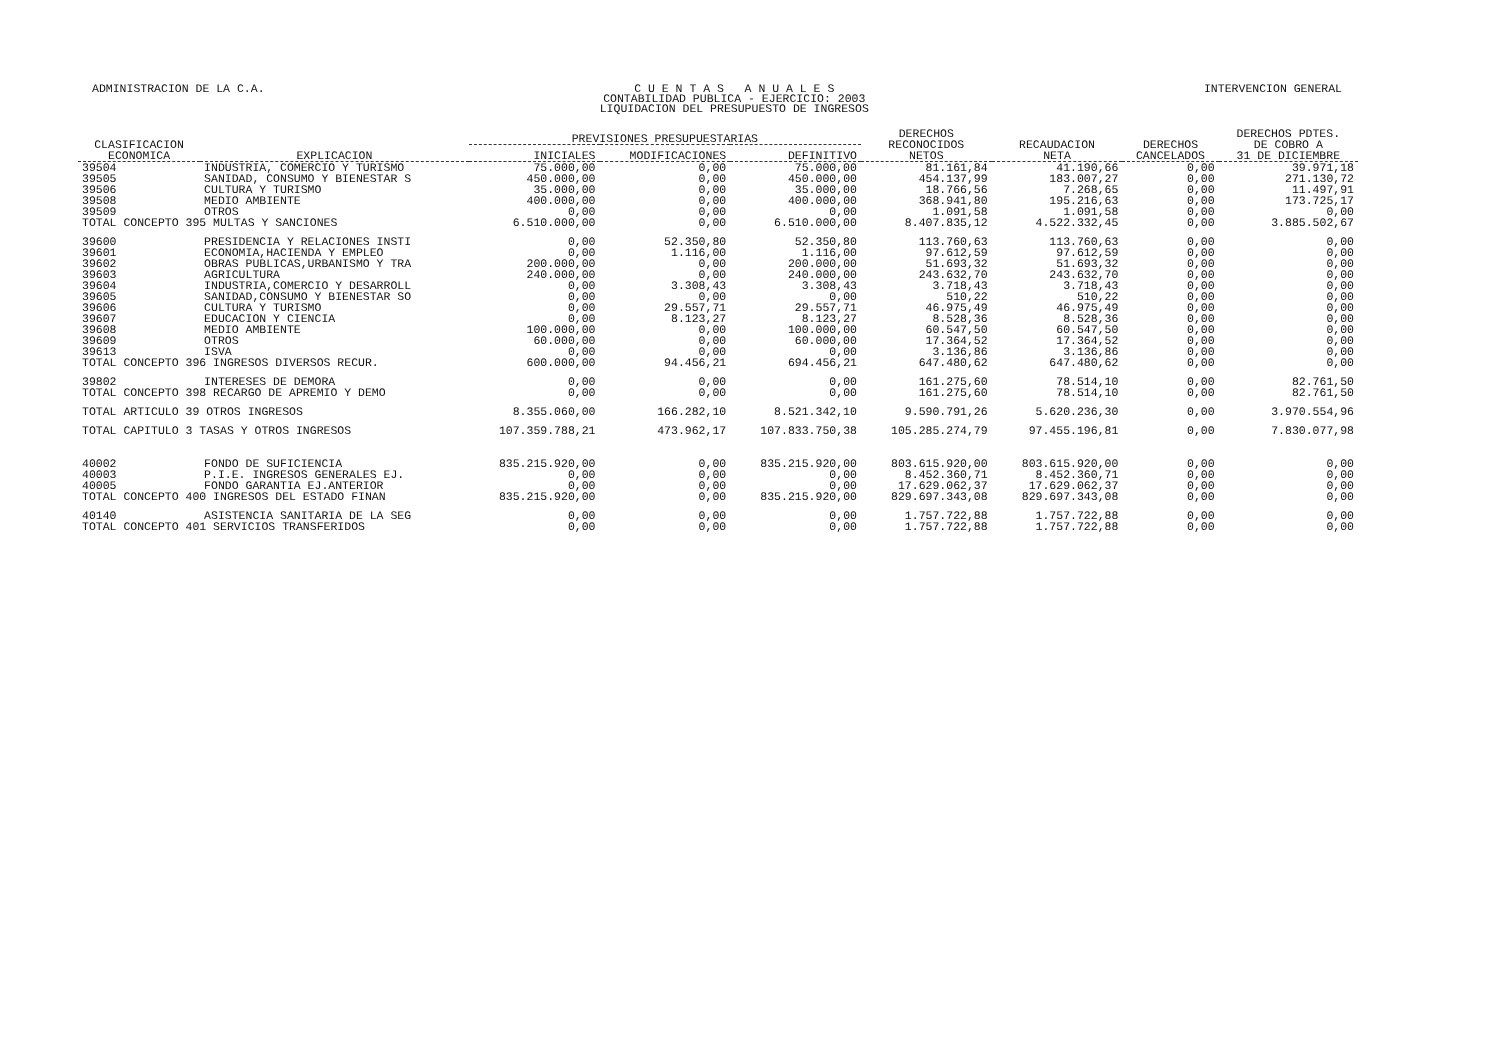ADMINISTRACION DE LA C.A. C U E N T A S A N U A L E S
CONTABILIDAD PUBLICA - EJERCICIO: 2003
LIQUIDACION DEL PRESUPUESTO DE INGRESOS INTERVENCION GENERAL
| CLASIFICACION ECONOMICA | EXPLICACION | PREVISIONES PRESUPUESTARIAS | | | DERECHOS RECONOCIDOS NETOS | RECAUDACION NETA | DERECHOS CANCELADOS | DERECHOS PDTES. DE COBRO A 31 DE DICIEMBRE |
| --- | --- | --- | --- | --- | --- | --- | --- | --- |
| | | INICIALES | MODIFICACIONES | DEFINITIVO | | | | |
| 39504 | INDUSTRIA, COMERCIO Y TURISMO | 75.000,00 | 0,00 | 75.000,00 | 81.161,84 | 41.190,66 | 0,00 | 39.971,18 |
| 39505 | SANIDAD, CONSUMO Y BIENESTAR S | 450.000,00 | 0,00 | 450.000,00 | 454.137,99 | 183.007,27 | 0,00 | 271.130,72 |
| 39506 | CULTURA Y TURISMO | 35.000,00 | 0,00 | 35.000,00 | 18.766,56 | 7.268,65 | 0,00 | 11.497,91 |
| 39508 | MEDIO AMBIENTE | 400.000,00 | 0,00 | 400.000,00 | 368.941,80 | 195.216,63 | 0,00 | 173.725,17 |
| 39509 | OTROS | 0,00 | 0,00 | 0,00 | 1.091,58 | 1.091,58 | 0,00 | 0,00 |
| TOTAL CONCEPTO 395 MULTAS Y SANCIONES | | 6.510.000,00 | 0,00 | 6.510.000,00 | 8.407.835,12 | 4.522.332,45 | 0,00 | 3.885.502,67 |
| 39600 | PRESIDENCIA Y RELACIONES INSTI | 0,00 | 52.350,80 | 52.350,80 | 113.760,63 | 113.760,63 | 0,00 | 0,00 |
| 39601 | ECONOMIA,HACIENDA Y EMPLEO | 0,00 | 1.116,00 | 1.116,00 | 97.612,59 | 97.612,59 | 0,00 | 0,00 |
| 39602 | OBRAS PUBLICAS,URBANISMO Y TRA | 200.000,00 | 0,00 | 200.000,00 | 51.693,32 | 51.693,32 | 0,00 | 0,00 |
| 39603 | AGRICULTURA | 240.000,00 | 0,00 | 240.000,00 | 243.632,70 | 243.632,70 | 0,00 | 0,00 |
| 39604 | INDUSTRIA,COMERCIO Y DESARROLL | 0,00 | 3.308,43 | 3.308,43 | 3.718,43 | 3.718,43 | 0,00 | 0,00 |
| 39605 | SANIDAD,CONSUMO Y BIENESTAR SO | 0,00 | 0,00 | 0,00 | 510,22 | 510,22 | 0,00 | 0,00 |
| 39606 | CULTURA Y TURISMO | 0,00 | 29.557,71 | 29.557,71 | 46.975,49 | 46.975,49 | 0,00 | 0,00 |
| 39607 | EDUCACION Y CIENCIA | 0,00 | 8.123,27 | 8.123,27 | 8.528,36 | 8.528,36 | 0,00 | 0,00 |
| 39608 | MEDIO AMBIENTE | 100.000,00 | 0,00 | 100.000,00 | 60.547,50 | 60.547,50 | 0,00 | 0,00 |
| 39609 | OTROS | 60.000,00 | 0,00 | 60.000,00 | 17.364,52 | 17.364,52 | 0,00 | 0,00 |
| 39613 | ISVA | 0,00 | 0,00 | 0,00 | 3.136,86 | 3.136,86 | 0,00 | 0,00 |
| TOTAL CONCEPTO 396 INGRESOS DIVERSOS RECUR. | | 600.000,00 | 94.456,21 | 694.456,21 | 647.480,62 | 647.480,62 | 0,00 | 0,00 |
| 39802 | INTERESES DE DEMORA | 0,00 | 0,00 | 0,00 | 161.275,60 | 78.514,10 | 0,00 | 82.761,50 |
| TOTAL CONCEPTO 398 RECARGO DE APREMIO Y DEMO | | 0,00 | 0,00 | 0,00 | 161.275,60 | 78.514,10 | 0,00 | 82.761,50 |
| TOTAL ARTICULO 39 OTROS INGRESOS | | 8.355.060,00 | 166.282,10 | 8.521.342,10 | 9.590.791,26 | 5.620.236,30 | 0,00 | 3.970.554,96 |
| TOTAL CAPITULO 3 TASAS Y OTROS INGRESOS | | 107.359.788,21 | 473.962,17 | 107.833.750,38 | 105.285.274,79 | 97.455.196,81 | 0,00 | 7.830.077,98 |
| 40002 | FONDO DE SUFICIENCIA | 835.215.920,00 | 0,00 | 835.215.920,00 | 803.615.920,00 | 803.615.920,00 | 0,00 | 0,00 |
| 40003 | P.I.E. INGRESOS GENERALES EJ. | 0,00 | 0,00 | 0,00 | 8.452.360,71 | 8.452.360,71 | 0,00 | 0,00 |
| 40005 | FONDO GARANTIA EJ.ANTERIOR | 0,00 | 0,00 | 0,00 | 17.629.062,37 | 17.629.062,37 | 0,00 | 0,00 |
| TOTAL CONCEPTO 400 INGRESOS DEL ESTADO FINAN | | 835.215.920,00 | 0,00 | 835.215.920,00 | 829.697.343,08 | 829.697.343,08 | 0,00 | 0,00 |
| 40140 | ASISTENCIA SANITARIA DE LA SEG | 0,00 | 0,00 | 0,00 | 1.757.722,88 | 1.757.722,88 | 0,00 | 0,00 |
| TOTAL CONCEPTO 401 SERVICIOS TRANSFERIDOS | | 0,00 | 0,00 | 0,00 | 1.757.722,88 | 1.757.722,88 | 0,00 | 0,00 |